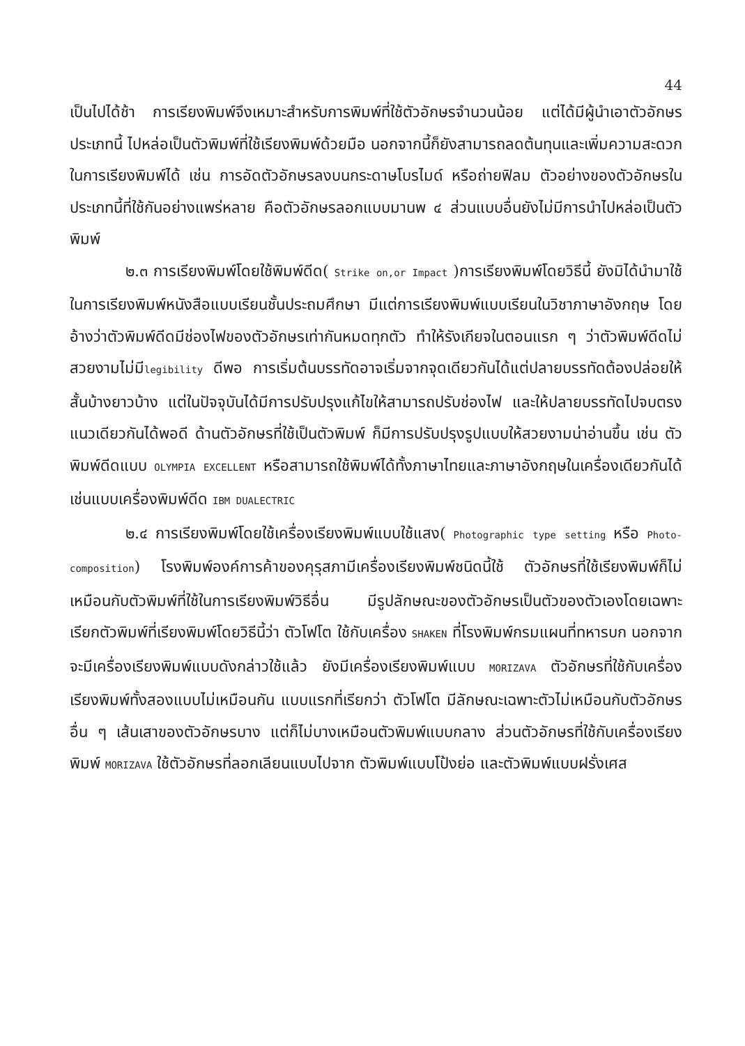44
เป็นไปได้ช้า การเรียงพิมพ์จึงเหมาะสำหรับการพิมพ์ที่ใช้ตัวอักษรจำนวนน้อย แต่ได้มีผู้นำเอาตัวอักษรประเภทนี้ ไปหล่อเป็นตัวพิมพ์ที่ใช้เรียงพิมพ์ด้วยมือ นอกจากนี้ก็ยังสามารถลดต้นทุนและเพิ่มความสะดวกในการเรียงพิมพ์ได้ เช่น การอัดตัวอักษรลงบนกระดาษโบรไมด์ หรือถ่ายฟิลม ตัวอย่างของตัวอักษรในประเภทนี้ที่ใช้กันอย่างแพร่หลาย คือตัวอักษรลอกแบบมานพ ๔ ส่วนแบบอื่นยังไม่มีการนำไปหล่อเป็นตัวพิมพ์
๒.๓ การเรียงพิมพ์โดยใช้พิมพ์ดีด( Strike on,or Impact )การเรียงพิมพ์โดยวิธีนี้ ยังมิได้นำมาใช้ในการเรียงพิมพ์หนังสือแบบเรียนชั้นประถมศึกษา มีแต่การเรียงพิมพ์แบบเรียนในวิชาภาษาอังกฤษ โดยอ้างว่าตัวพิมพ์ดีดมีช่องไฟของตัวอักษรเท่ากันหมดทุกตัว ทำให้รังเกียจในตอนแรก ๆ ว่าตัวพิมพ์ดีดไม่สวยงามไม่มีlegibility ดีพอ การเริ่มต้นบรรทัดอาจเริ่มจากจุดเดียวกันได้แต่ปลายบรรทัดต้องปล่อยให้สั้นบ้างยาวบ้าง แต่ในปัจจุบันได้มีการปรับปรุงแก้ไขให้สามารถปรับช่องไฟ และให้ปลายบรรทัดไปจบตรงแนวเดียวกันได้พอดี ด้านตัวอักษรที่ใช้เป็นตัวพิมพ์ ก็มีการปรับปรุงรูปแบบให้สวยงามน่าอ่านขึ้น เช่น ตัวพิมพ์ดีดแบบ OLYMPIA EXCELLENT หรือสามารถใช้พิมพ์ได้ทั้งภาษาไทยและภาษาอังกฤษในเครื่องเดียวกันได้ เช่นแบบเครื่องพิมพ์ดีด IBM DUALECTRIC
๒.๔ การเรียงพิมพ์โดยใช้เครื่องเรียงพิมพ์แบบใช้แสง( Photographic type setting หรือ Photo-composition) โรงพิมพ์องค์การค้าของคุรุสภามีเครื่องเรียงพิมพ์ชนิดนี้ใช้ ตัวอักษรที่ใช้เรียงพิมพ์ก็ไม่เหมือนกับตัวพิมพ์ที่ใช้ในการเรียงพิมพ์วิธีอื่น มีรูปลักษณะของตัวอักษรเป็นตัวของตัวเองโดยเฉพาะ เรียกตัวพิมพ์ที่เรียงพิมพ์โดยวิธีนี้ว่า ตัวโฟโต ใช้กับเครื่อง SHAKEN ที่โรงพิมพ์กรมแผนที่ทหารบก นอกจากจะมีเครื่องเรียงพิมพ์แบบดังกล่าวใช้แล้ว ยังมีเครื่องเรียงพิมพ์แบบ MORIZAVA ตัวอักษรที่ใช้กับเครื่องเรียงพิมพ์ทั้งสองแบบไม่เหมือนกัน แบบแรกที่เรียกว่า ตัวโฟโต มีลักษณะเฉพาะตัวไม่เหมือนกับตัวอักษรอื่น ๆ เส้นเสาของตัวอักษรบาง แต่ก็ไม่บางเหมือนตัวพิมพ์แบบกลาง ส่วนตัวอักษรที่ใช้กับเครื่องเรียงพิมพ์ MORIZAVA ใช้ตัวอักษรที่ลอกเลียนแบบไปจาก ตัวพิมพ์แบบโป้งย่อ และตัวพิมพ์แบบฝรั่งเศส